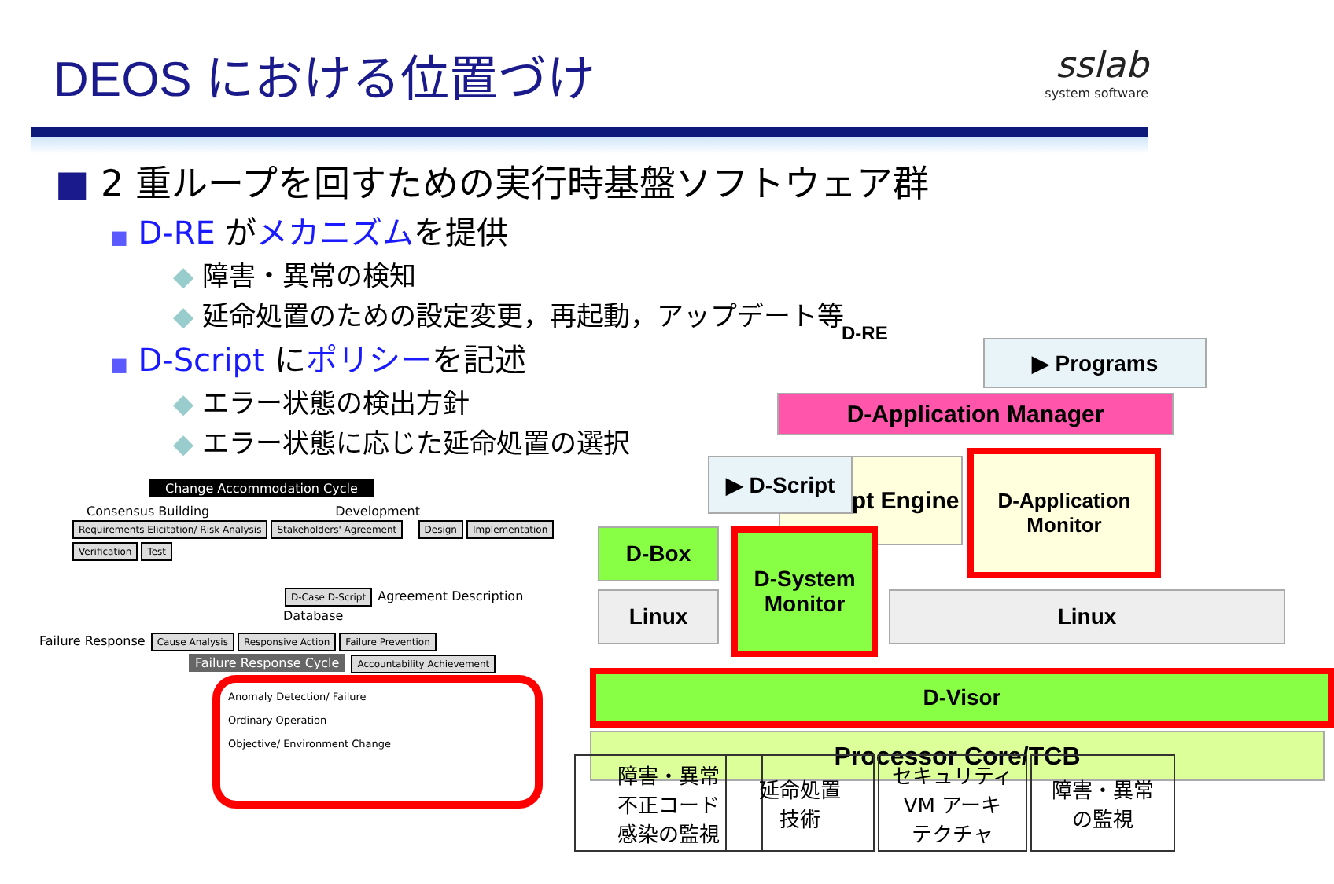DEOS における位置づけ
sslab
system software
■ 2 重ループを回すための実行時基盤ソフトウェア群
■ D-RE がメカニズムを提供
◆ 障害・異常の検知
◆ 延命処置のための設定変更，再起動，アップデート等
■ D-Script にポリシーを記述
◆ エラー状態の検出方針
◆ エラー状態に応じた延命処置の選択
Change Accommodation Cycle
Consensus Building Development
Requirements Elicitation/ Risk Analysis Stakeholders' Agreement Design Implementation Verification Test
D-Case D-Script Agreement Description Database
Failure Response Cause Analysis Responsive Action Failure Prevention
Failure Response Cycle
Accountability Achievement
Anomaly Detection/ Failure
Ordinary Operation
Objective/ Environment Change
D-RE
▶ Programs
D-Application Manager
D-Application Monitor
D-Script Engine
▶ D-Script
D-Box
Linux
D-System Monitor
Linux
D-Visor
Processor Core/TCB
障害・異常
不正コード
感染の監視
延命処置
技術
セキュリティ
VM アーキ
テクチャ
障害・異常
の監視